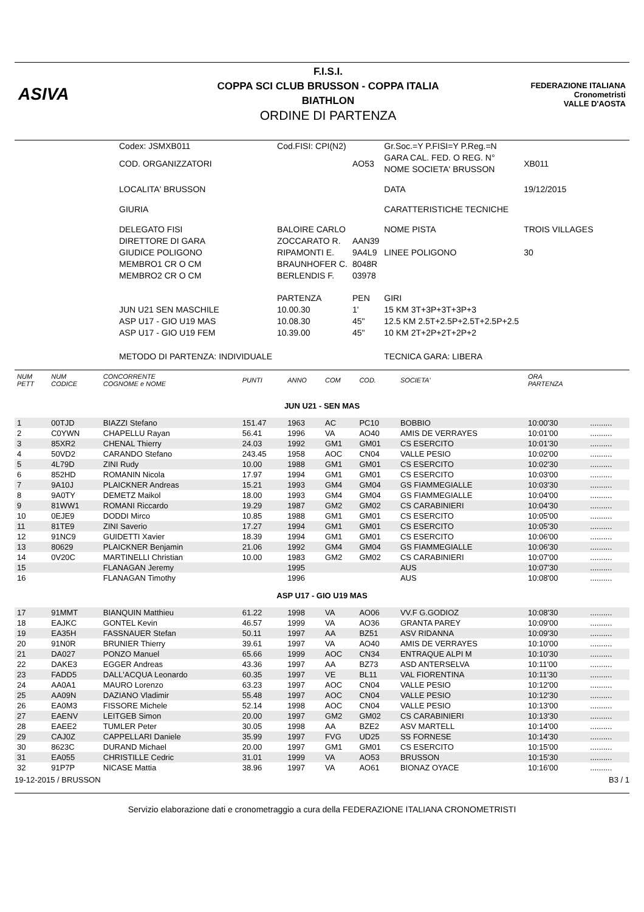ASIVA
F.I.S.I.
COPPA SCI CLUB BRUSSON - COPPA ITALIA
BIATHLON
ORDINE DI PARTENZA
FEDERAZIONE ITALIANA
Cronometristi
VALLE D'AOSTA
| Codex: JSMXB011 | Cod.FISI: CPI(N2) | | Gr.Soc.=Y P.FISI=Y P.Reg.=N | |
| COD. ORGANIZZATORI | | AO53 | GARA CAL. FED. O REG. N° NOME SOCIETA' BRUSSON | XB011 |
| LOCALITA' BRUSSON | | | DATA | 19/12/2015 |
| GIURIA | | | CARATTERISTICHE TECNICHE | |
| DELEGATO FISI | BALOIRE CARLO | | NOME PISTA | TROIS VILLAGES |
| DIRETTORE DI GARA | ZOCCARATO R. | AAN39 | | |
| GIUDICE POLIGONO | RIPAMONTI E. | 9A4L9 | LINEE POLIGONO | 30 |
| MEMBRO1 CR O CM | BRAUNHOFER C. | 8048R | | |
| MEMBRO2 CR O CM | BERLENDIS F. | 03978 | | |
| | PARTENZA | PEN | GIRI | |
| JUN U21 SEN MASCHILE | 10.00.30 | 1' | 15 KM 3T+3P+3T+3P+3 | |
| ASP U17 - GIO U19 MAS | 10.08.30 | 45" | 12.5 KM 2.5T+2.5P+2.5T+2.5P+2.5 | |
| ASP U17 - GIO U19 FEM | 10.39.00 | 45" | 10 KM 2T+2P+2T+2P+2 | |
| METODO DI PARTENZA: INDIVIDUALE | | | TECNICA GARA: LIBERA | |
| NUM PETT | NUM CODICE | CONCORRENTE COGNOME e NOME | PUNTI | ANNO | COM | COD. | SOCIETA' | ORA PARTENZA | |
| --- | --- | --- | --- | --- | --- | --- | --- | --- | --- |
| JUN U21 - SEN MAS | | | | | | | | | |
| 1 | 00TJD | BIAZZI Stefano | 151.47 | 1963 | AC | PC10 | BOBBIO | 10:00'30 | .......... |
| 2 | C0YWN | CHAPELLU Rayan | 56.41 | 1996 | VA | AO40 | AMIS DE VERRAYES | 10:01'00 | .......... |
| 3 | 85XR2 | CHENAL Thierry | 24.03 | 1992 | GM1 | GM01 | CS ESERCITO | 10:01'30 | .......... |
| 4 | 50VD2 | CARANDO Stefano | 243.45 | 1958 | AOC | CN04 | VALLE PESIO | 10:02'00 | .......... |
| 5 | 4L79D | ZINI Rudy | 10.00 | 1988 | GM1 | GM01 | CS ESERCITO | 10:02'30 | .......... |
| 6 | 852HD | ROMANIN Nicola | 17.97 | 1994 | GM1 | GM01 | CS ESERCITO | 10:03'00 | .......... |
| 7 | 9A10J | PLAICKNER Andreas | 15.21 | 1993 | GM4 | GM04 | GS FIAMMEGIALLE | 10:03'30 | .......... |
| 8 | 9A0TY | DEMETZ Maikol | 18.00 | 1993 | GM4 | GM04 | GS FIAMMEGIALLE | 10:04'00 | .......... |
| 9 | 81WW1 | ROMANI Riccardo | 19.29 | 1987 | GM2 | GM02 | CS CARABINIERI | 10:04'30 | .......... |
| 10 | 0EJE9 | DODDI Mirco | 10.85 | 1988 | GM1 | GM01 | CS ESERCITO | 10:05'00 | .......... |
| 11 | 81TE9 | ZINI Saverio | 17.27 | 1994 | GM1 | GM01 | CS ESERCITO | 10:05'30 | .......... |
| 12 | 91NC9 | GUIDETTI Xavier | 18.39 | 1994 | GM1 | GM01 | CS ESERCITO | 10:06'00 | .......... |
| 13 | 80629 | PLAICKNER Benjamin | 21.06 | 1992 | GM4 | GM04 | GS FIAMMEGIALLE | 10:06'30 | .......... |
| 14 | 0V20C | MARTINELLI Christian | 10.00 | 1983 | GM2 | GM02 | CS CARABINIERI | 10:07'00 | .......... |
| 15 | | FLANAGAN Jeremy | | 1995 | | | AUS | 10:07'30 | .......... |
| 16 | | FLANAGAN Timothy | | 1996 | | | AUS | 10:08'00 | .......... |
| ASP U17 - GIO U19 MAS | | | | | | | | | |
| 17 | 91MMT | BIANQUIN Matthieu | 61.22 | 1998 | VA | AO06 | VV.F G.GODIOZ | 10:08'30 | .......... |
| 18 | EAJKC | GONTEL Kevin | 46.57 | 1999 | VA | AO36 | GRANTA PAREY | 10:09'00 | .......... |
| 19 | EA35H | FASSNAUER Stefan | 50.11 | 1997 | AA | BZ51 | ASV RIDANNA | 10:09'30 | .......... |
| 20 | 91N0R | BRUNIER Thierry | 39.61 | 1997 | VA | AO40 | AMIS DE VERRAYES | 10:10'00 | .......... |
| 21 | DA027 | PONZO Manuel | 65.66 | 1999 | AOC | CN34 | ENTRAQUE ALPI M | 10:10'30 | .......... |
| 22 | DAKE3 | EGGER Andreas | 43.36 | 1997 | AA | BZ73 | ASD ANTERSELVA | 10:11'00 | .......... |
| 23 | FADD5 | DALL'ACQUA Leonardo | 60.35 | 1997 | VE | BL11 | VAL FIORENTINA | 10:11'30 | .......... |
| 24 | AA0A1 | MAURO Lorenzo | 63.23 | 1997 | AOC | CN04 | VALLE PESIO | 10:12'00 | .......... |
| 25 | AA09N | DAZIANO Vladimir | 55.48 | 1997 | AOC | CN04 | VALLE PESIO | 10:12'30 | .......... |
| 26 | EA0M3 | FISSORE Michele | 52.14 | 1998 | AOC | CN04 | VALLE PESIO | 10:13'00 | .......... |
| 27 | EAENV | LEITGEB Simon | 20.00 | 1997 | GM2 | GM02 | CS CARABINIERI | 10:13'30 | .......... |
| 28 | EAEE2 | TUMLER Peter | 30.05 | 1998 | AA | BZE2 | ASV MARTELL | 10:14'00 | .......... |
| 29 | CAJ0Z | CAPPELLARI Daniele | 35.99 | 1997 | FVG | UD25 | SS FORNESE | 10:14'30 | .......... |
| 30 | 8623C | DURAND Michael | 20.00 | 1997 | GM1 | GM01 | CS ESERCITO | 10:15'00 | .......... |
| 31 | EA055 | CHRISTILLE Cedric | 31.01 | 1999 | VA | AO53 | BRUSSON | 10:15'30 | .......... |
| 32 | 91P7P | NICASE Mattia | 38.96 | 1997 | VA | AO61 | BIONAZ OYACE | 10:16'00 | .......... |
19-12-2015 / BRUSSON B3 / 1
Servizio elaborazione dati e cronometraggio a cura della FEDERAZIONE ITALIANA CRONOMETRISTI